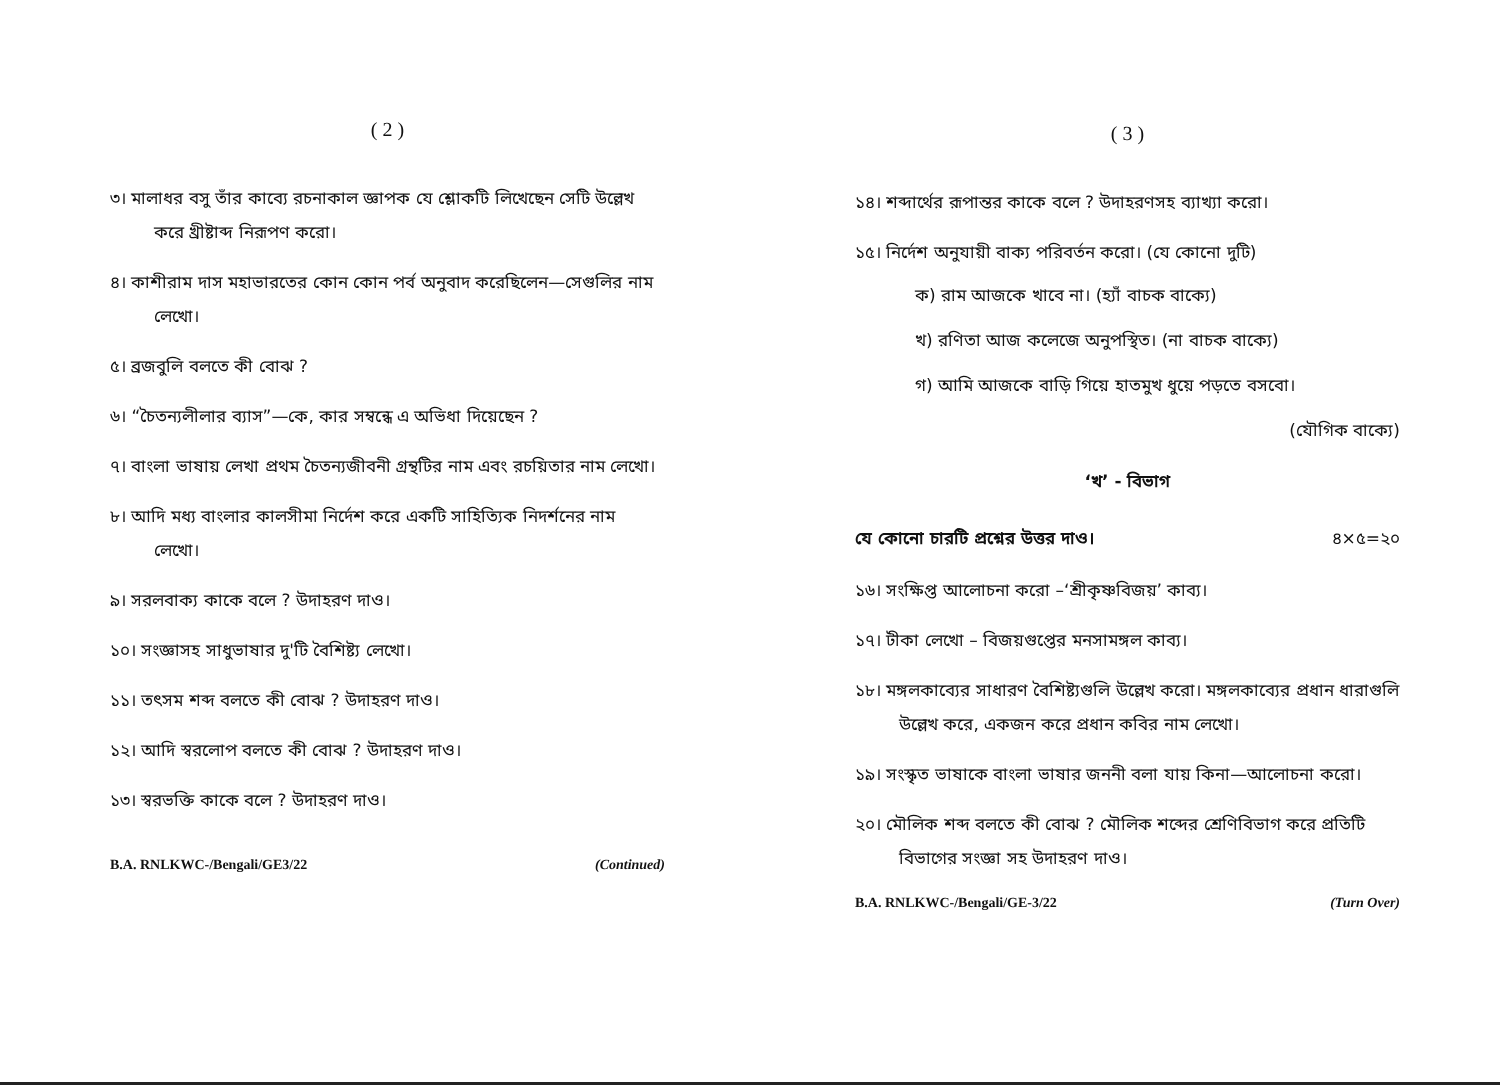( 2 )
৩। মালাধর বসু তাঁর কাব্যে রচনাকাল জ্ঞাপক যে শ্লোকটি লিখেছেন সেটি উল্লেখ করে খ্রীষ্টাব্দ নিরূপণ করো।
৪। কাশীরাম দাস মহাভারতের কোন কোন পর্ব অনুবাদ করেছিলেন—সেগুলির নাম লেখো।
৫। ব্রজবুলি বলতে কী বোঝ ?
৬। “চৈতন্যলীলার ব্যাস”—কে, কার সম্বন্ধে এ অভিধা দিয়েছেন ?
৭। বাংলা ভাষায় লেখা প্রথম চৈতন্যজীবনী গ্রন্থটির নাম এবং রচয়িতার নাম লেখো।
৮। আদি মধ্য বাংলার কালসীমা নির্দেশ করে একটি সাহিত্যিক নিদর্শনের নাম লেখো।
৯। সরলবাক্য কাকে বলে ? উদাহরণ দাও।
১০। সংজ্ঞাসহ সাধুভাষার দু'টি বৈশিষ্ট্য লেখো।
১১। তৎসম শব্দ বলতে কী বোঝ ? উদাহরণ দাও।
১২। আদি স্বরলোপ বলতে কী বোঝ ? উদাহরণ দাও।
১৩। স্বরভক্তি কাকে বলে ? উদাহরণ দাও।
B.A. RNLKWC-/Bengali/GE3/22 (Continued)
( 3 )
১৪। শব্দার্থের রূপান্তর কাকে বলে ? উদাহরণসহ ব্যাখ্যা করো।
১৫। নির্দেশ অনুযায়ী বাক্য পরিবর্তন করো। (যে কোনো দুটি)
ক) রাম আজকে খাবে না। (হ্যাঁ বাচক বাক্যে)
খ) রণিতা আজ কলেজে অনুপস্থিত। (না বাচক বাক্যে)
গ) আমি আজকে বাড়ি গিয়ে হাতমুখ ধুয়ে পড়তে বসবো।
(যৌগিক বাক্যে)
‘খ’ - বিভাগ
যে কোনো চারটি প্রশ্নের উত্তর দাও। ৪×৫=২০
১৬। সংক্ষিপ্ত আলোচনা করো –‘শ্রীকৃষ্ণবিজয়’ কাব্য।
১৭। টীকা লেখো – বিজয়গুপ্তের মনসামঙ্গল কাব্য।
১৮। মঙ্গলকাব্যের সাধারণ বৈশিষ্ট্যগুলি উল্লেখ করো। মঙ্গলকাব্যের প্রধান ধারাগুলি উল্লেখ করে, একজন করে প্রধান কবির নাম লেখো।
১৯। সংস্কৃত ভাষাকে বাংলা ভাষার জননী বলা যায় কিনা—আলোচনা করো।
২০। মৌলিক শব্দ বলতে কী বোঝ ? মৌলিক শব্দের শ্রেণিবিভাগ করে প্রতিটি বিভাগের সংজ্ঞা সহ উদাহরণ দাও।
B.A. RNLKWC-/Bengali/GE-3/22 (Turn Over)